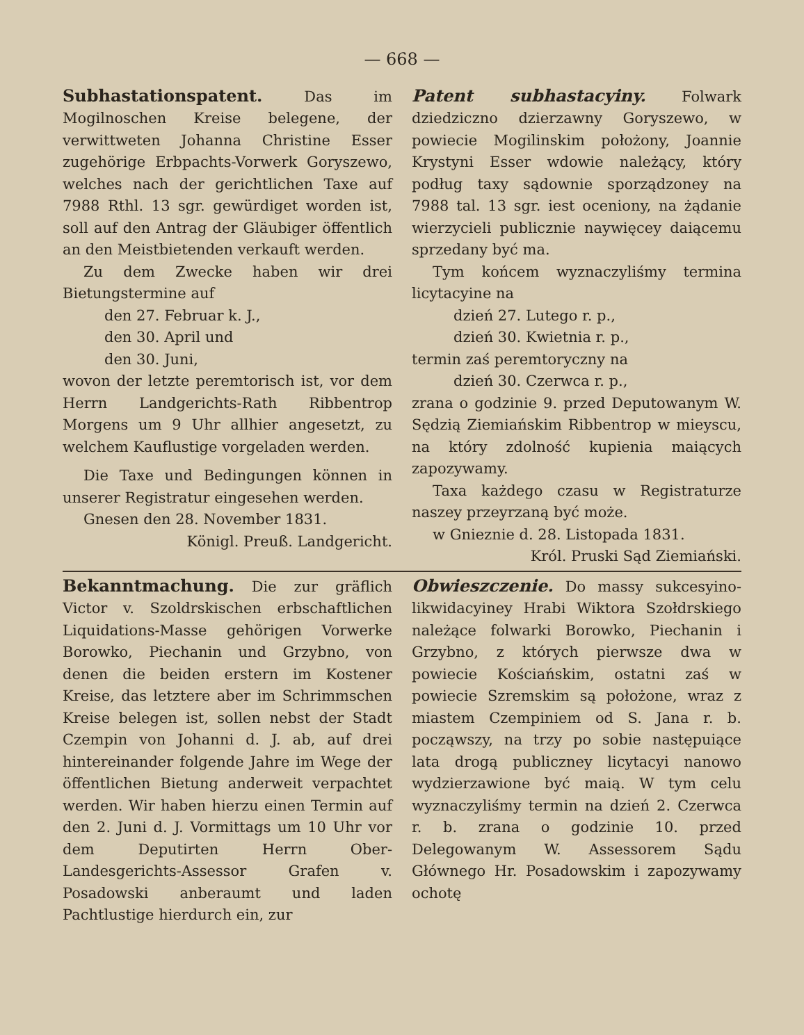— 668 —
Subhastationspatent. Das im Mogilnoschen Kreise belegene, der verwittweten Johanna Christine Esser zugehörige Erbpachts-Vorwerk Goryszewo, welches nach der gerichtlichen Taxe auf 7988 Rthl. 13 sgr. gewürdiget worden ist, soll auf den Antrag der Gläubiger öffentlich an den Meistbietenden verkauft werden.
Zu dem Zwecke haben wir drei Bietungstermine auf
den 27. Februar k. J.,
den 30. April und
den 30. Juni,
wovon der letzte peremtorisch ist, vor dem Herrn Landgerichts-Rath Ribbentrop Morgens um 9 Uhr allhier angesetzt, zu welchem Kauflustige vorgeladen werden.
Die Taxe und Bedingungen können in unserer Registratur eingesehen werden.
Gnesen den 28. November 1831.
Königl. Preuß. Landgericht.
Patent subhastacyiny. Folwark dziedziczno dzierzawny Goryszewo, w powiecie Mogilinskim położony, Joannie Krystyni Esser wdowie należący, który podług taxy sądownie sporządzoney na 7988 tal. 13 sgr. iest oceniony, na żądanie wierzycieli publicznie naywięcey daiącemu sprzedany być ma.
Tym końcem wyznaczyliśmy termina licytacyine na
dzień 27. Lutego r. p.,
dzień 30. Kwietnia r. p.,
termin zaś peremtoryczny na
dzień 30. Czerwca r. p.,
zrana o godzinie 9. przed Deputowanym W. Sędzią Ziemiańskim Ribbentrop w mieyscu, na który zdolność kupienia maiących zapozywamy.
Taxa każdego czasu w Registraturze naszey przeyrzaną być może.
w Gnieznie d. 28. Listopada 1831.
Król. Pruski Sąd Ziemiański.
Bekanntmachung. Die zur gräflich Victor v. Szoldrskischen erbschaftlichen Liquidations-Masse gehörigen Vorwerke Borowko, Piechanin und Grzybno, von denen die beiden erstern im Kostener Kreise, das letztere aber im Schrimmschen Kreise belegen ist, sollen nebst der Stadt Czempin von Johanni d. J. ab, auf drei hintereinander folgende Jahre im Wege der öffentlichen Bietung anderweit verpachtet werden. Wir haben hierzu einen Termin auf den 2. Juni d. J. Vormittags um 10 Uhr vor dem Deputirten Herrn Ober-Landesgerichts-Assessor Grafen v. Posadowski anberaumt und laden Pachtlustige hierdurch ein, zur
Obwieszczenie. Do massy sukcesyino-likwidacyiney Hrabi Wiktora Szołdrskiego należące folwarki Borowko, Piechanin i Grzybno, z których pierwsze dwa w powiecie Kościańskim, ostatni zaś w powiecie Szremskim są położone, wraz z miastem Czempiniem od S. Jana r. b. począwszy, na trzy po sobie następuiące lata drogą publiczney licytacyi nanowo wydzierzawione być maią. W tym celu wyznaczyliśmy termin na dzień 2. Czerwca r. b. zrana o godzinie 10. przed Delegowanym W. Assessorem Sądu Głównego Hr. Posadowskim i zapozywamy ochotę